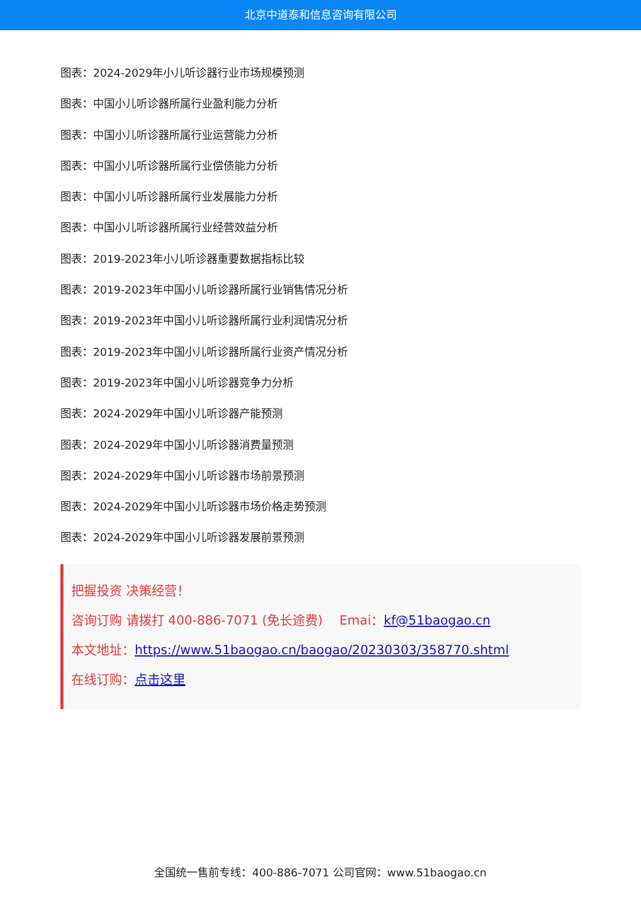北京中道泰和信息咨询有限公司
图表：2024-2029年小儿听诊器行业市场规模预测
图表：中国小儿听诊器所属行业盈利能力分析
图表：中国小儿听诊器所属行业运营能力分析
图表：中国小儿听诊器所属行业偿债能力分析
图表：中国小儿听诊器所属行业发展能力分析
图表：中国小儿听诊器所属行业经营效益分析
图表：2019-2023年小儿听诊器重要数据指标比较
图表：2019-2023年中国小儿听诊器所属行业销售情况分析
图表：2019-2023年中国小儿听诊器所属行业利润情况分析
图表：2019-2023年中国小儿听诊器所属行业资产情况分析
图表：2019-2023年中国小儿听诊器竞争力分析
图表：2024-2029年中国小儿听诊器产能预测
图表：2024-2029年中国小儿听诊器消费量预测
图表：2024-2029年中国小儿听诊器市场前景预测
图表：2024-2029年中国小儿听诊器市场价格走势预测
图表：2024-2029年中国小儿听诊器发展前景预测
把握投资 决策经营！
咨询订购 请拨打 400-886-7071 (免长途费)　 Emai：kf@51baogao.cn
本文地址：https://www.51baogao.cn/baogao/20230303/358770.shtml
在线订购：点击这里
全国统一售前专线：400-886-7071 公司官网：www.51baogao.cn